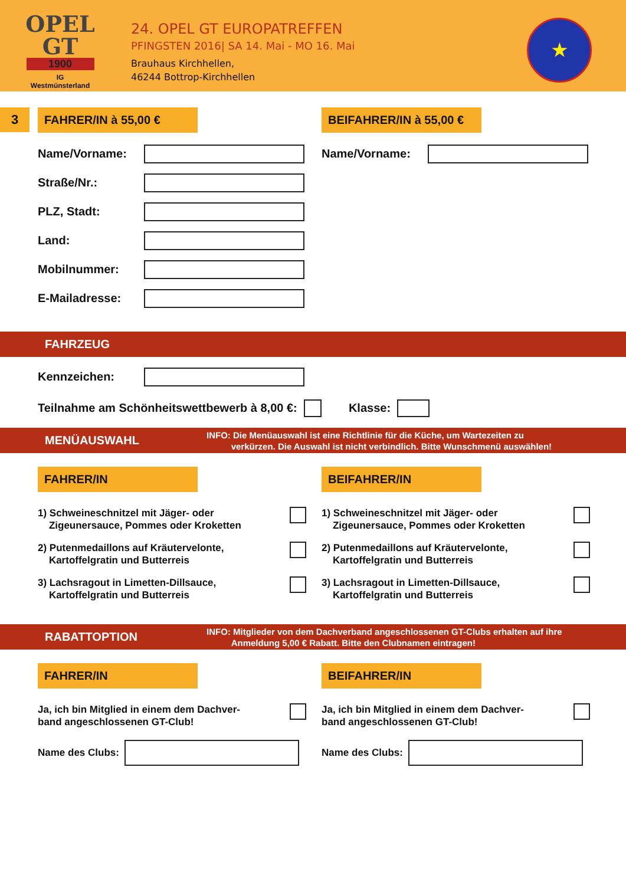OPEL
GT
1900
IG
Westmünsterland
24. OPEL GT EUROPATREFFEN
PFINGSTEN 2016| SA 14. Mai - MO 16. Mai
Brauhaus Kirchhellen,
46244 Bottrop-Kirchhellen
★
3
FAHRER/IN à 55,00 €
Name/Vorname:
Straße/Nr.:
PLZ, Stadt:
Land:
Mobilnummer:
E-Mailadresse:
BEIFAHRER/IN à 55,00 €
Name/Vorname:
FAHRZEUG
Kennzeichen:
Teilnahme am Schönheitswettbewerb à 8,00 €:
Klasse:
MENÜAUSWAHL
INFO: Die Menüauswahl ist eine Richtlinie für die Küche, um Wartezeiten zu
verkürzen. Die Auswahl ist nicht verbindlich. Bitte Wunschmenü auswählen!
FAHRER/IN
1) Schweineschnitzel mit Jäger- oder
Zigeunersauce, Pommes oder Kroketten
2) Putenmedaillons auf Kräutervelonte,
Kartoffelgratin und Butterreis
3) Lachsragout in Limetten-Dillsauce,
Kartoffelgratin und Butterreis
BEIFAHRER/IN
1) Schweineschnitzel mit Jäger- oder
Zigeunersauce, Pommes oder Kroketten
2) Putenmedaillons auf Kräutervelonte,
Kartoffelgratin und Butterreis
3) Lachsragout in Limetten-Dillsauce,
Kartoffelgratin und Butterreis
RABATTOPTION
INFO: Mitglieder von dem Dachverband angeschlossenen GT-Clubs erhalten auf ihre
Anmeldung 5,00 € Rabatt. Bitte den Clubnamen eintragen!
FAHRER/IN
Ja, ich bin Mitglied in einem dem Dachver-
band angeschlossenen GT-Club!
Name des Clubs:
BEIFAHRER/IN
Ja, ich bin Mitglied in einem dem Dachver-
band angeschlossenen GT-Club!
Name des Clubs: